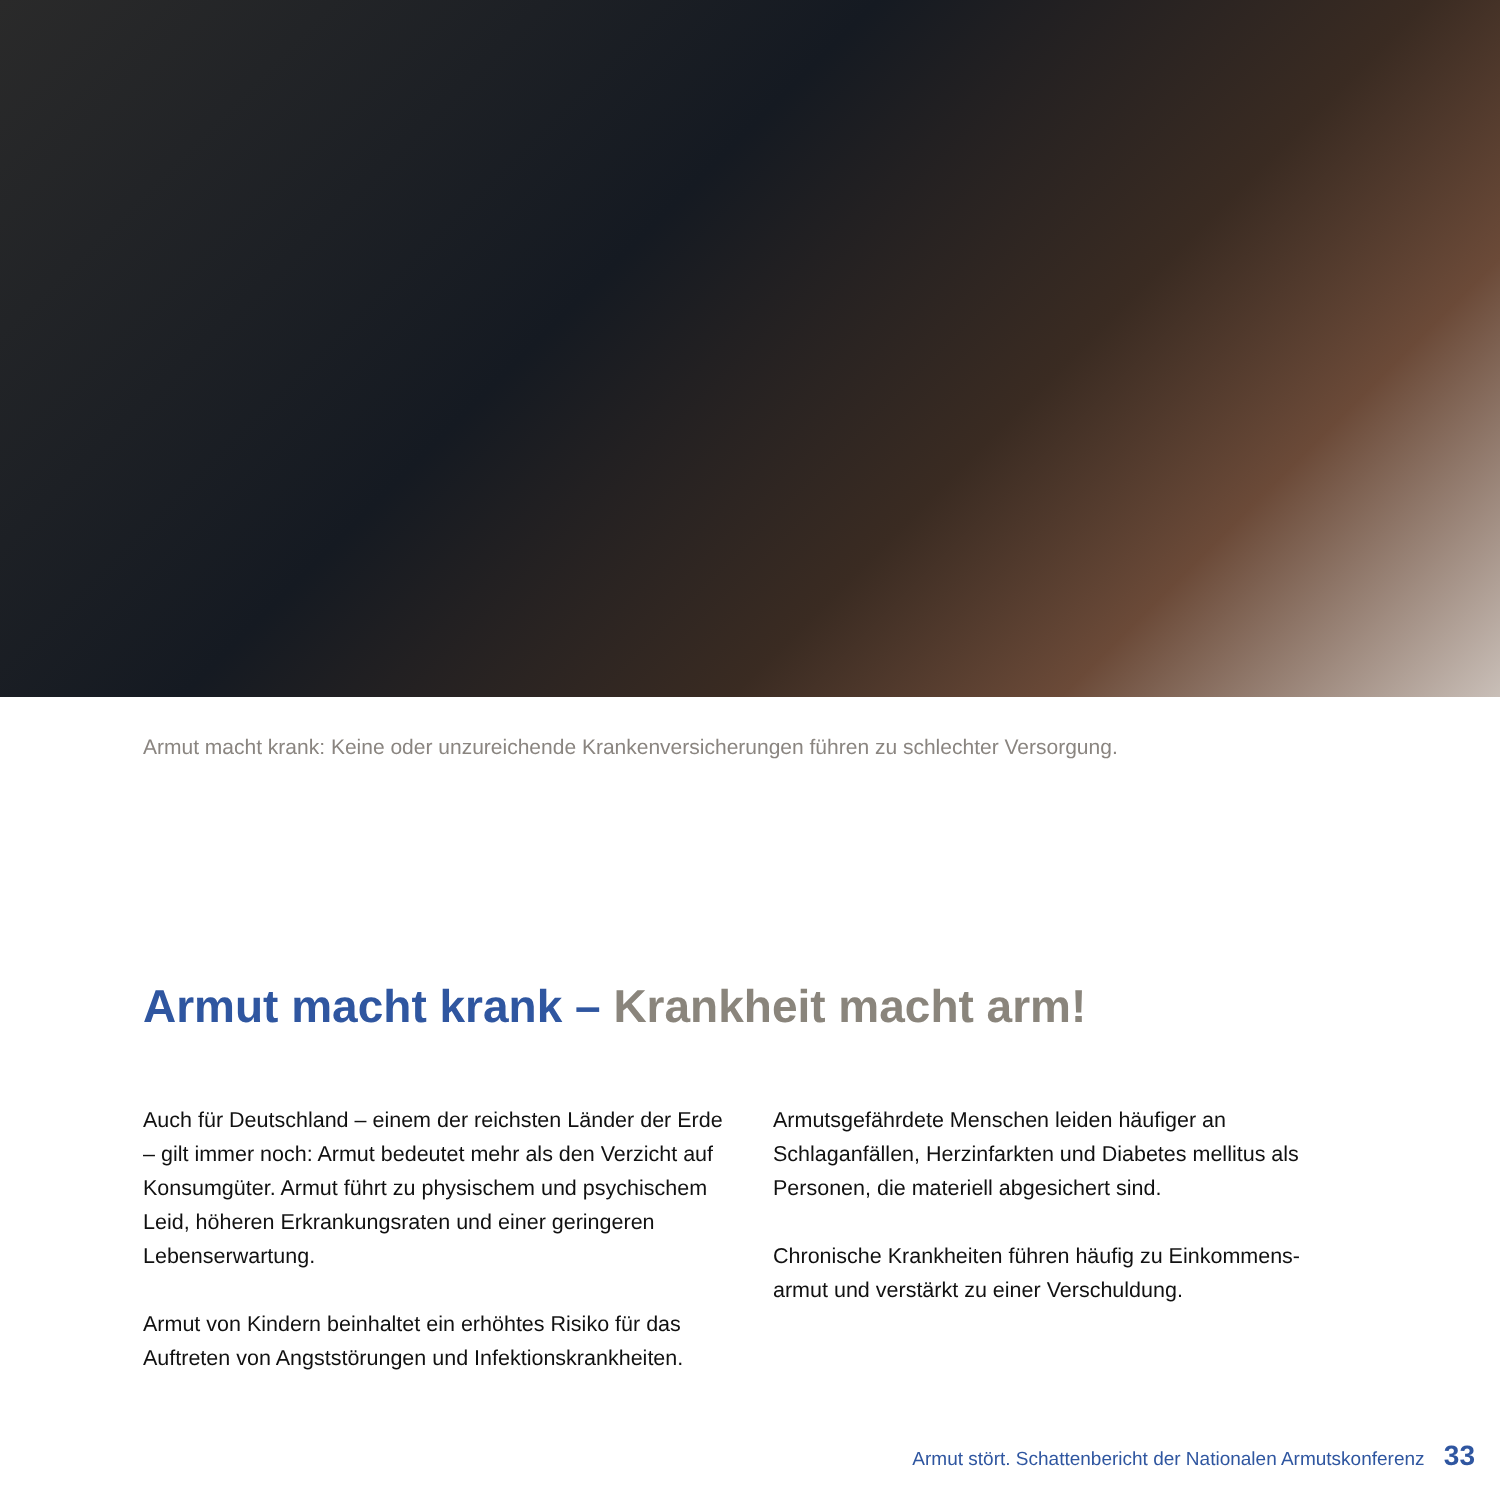Armut macht krank: Keine oder unzureichende Krankenversicherungen führen zu schlechter Versorgung.
Armut macht krank – Krankheit macht arm!
Auch für Deutschland – einem der reichsten Länder der Erde – gilt immer noch: Armut bedeutet mehr als den Verzicht auf Konsumgüter. Armut führt zu physischem und psychischem Leid, höheren Erkrankungsraten und einer geringeren Lebenserwartung.
Armut von Kindern beinhaltet ein erhöhtes Risiko für das Auftreten von Angststörungen und Infektionskrankheiten.
Armutsgefährdete Menschen leiden häufiger an Schlaganfällen, Herzinfarkten und Diabetes mellitus als Personen, die materiell abgesichert sind.
Chronische Krankheiten führen häufig zu Einkommens-armut und verstärkt zu einer Verschuldung.
Armut stört. Schattenbericht der Nationalen Armutskonferenz 33